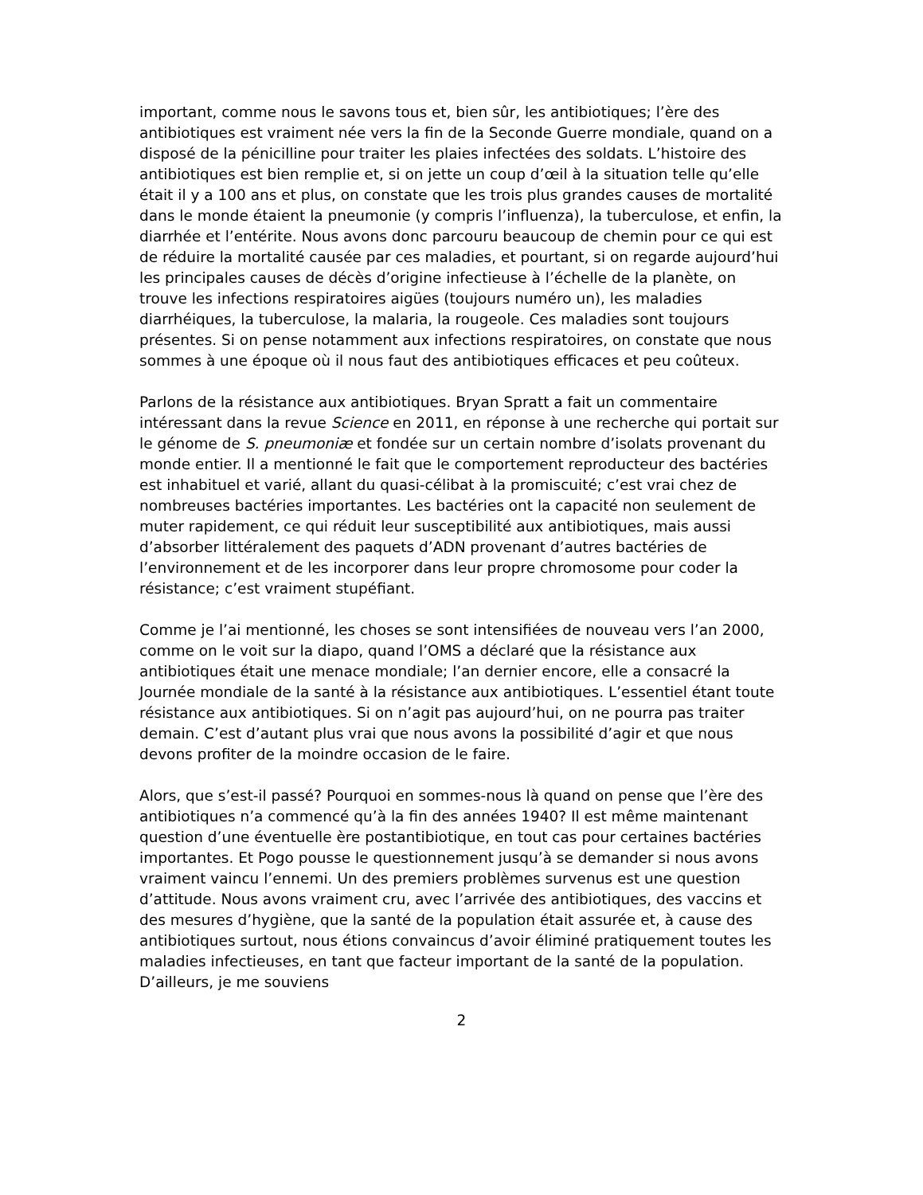important, comme nous le savons tous et, bien sûr, les antibiotiques; l’ère des antibiotiques est vraiment née vers la fin de la Seconde Guerre mondiale, quand on a disposé de la pénicilline pour traiter les plaies infectées des soldats. L’histoire des antibiotiques est bien remplie et, si on jette un coup d’œil à la situation telle qu’elle était il y a 100 ans et plus, on constate que les trois plus grandes causes de mortalité dans le monde étaient la pneumonie (y compris l’influenza), la tuberculose, et enfin, la diarrhée et l’entérite. Nous avons donc parcouru beaucoup de chemin pour ce qui est de réduire la mortalité causée par ces maladies, et pourtant, si on regarde aujourd’hui les principales causes de décès d’origine infectieuse à l’échelle de la planète, on trouve les infections respiratoires aigües (toujours numéro un), les maladies diarrhéiques, la tuberculose, la malaria, la rougeole. Ces maladies sont toujours présentes. Si on pense notamment aux infections respiratoires, on constate que nous sommes à une époque où il nous faut des antibiotiques efficaces et peu coûteux.
Parlons de la résistance aux antibiotiques. Bryan Spratt a fait un commentaire intéressant dans la revue Science en 2011, en réponse à une recherche qui portait sur le génome de S. pneumoniæ et fondée sur un certain nombre d’isolats provenant du monde entier. Il a mentionné le fait que le comportement reproducteur des bactéries est inhabituel et varié, allant du quasi-célibat à la promiscuité; c’est vrai chez de nombreuses bactéries importantes. Les bactéries ont la capacité non seulement de muter rapidement, ce qui réduit leur susceptibilité aux antibiotiques, mais aussi d’absorber littéralement des paquets d’ADN provenant d’autres bactéries de l’environnement et de les incorporer dans leur propre chromosome pour coder la résistance; c’est vraiment stupéfiant.
Comme je l’ai mentionné, les choses se sont intensifiées de nouveau vers l’an 2000, comme on le voit sur la diapo, quand l’OMS a déclaré que la résistance aux antibiotiques était une menace mondiale; l’an dernier encore, elle a consacré la Journée mondiale de la santé à la résistance aux antibiotiques. L’essentiel étant toute résistance aux antibiotiques. Si on n’agit pas aujourd’hui, on ne pourra pas traiter demain. C’est d’autant plus vrai que nous avons la possibilité d’agir et que nous devons profiter de la moindre occasion de le faire.
Alors, que s’est-il passé? Pourquoi en sommes-nous là quand on pense que l’ère des antibiotiques n’a commencé qu’à la fin des années 1940? Il est même maintenant question d’une éventuelle ère postantibiotique, en tout cas pour certaines bactéries importantes. Et Pogo pousse le questionnement jusqu’à se demander si nous avons vraiment vaincu l’ennemi. Un des premiers problèmes survenus est une question d’attitude. Nous avons vraiment cru, avec l’arrivée des antibiotiques, des vaccins et des mesures d’hygiène, que la santé de la population était assurée et, à cause des antibiotiques surtout, nous étions convaincus d’avoir éliminé pratiquement toutes les maladies infectieuses, en tant que facteur important de la santé de la population. D’ailleurs, je me souviens
2